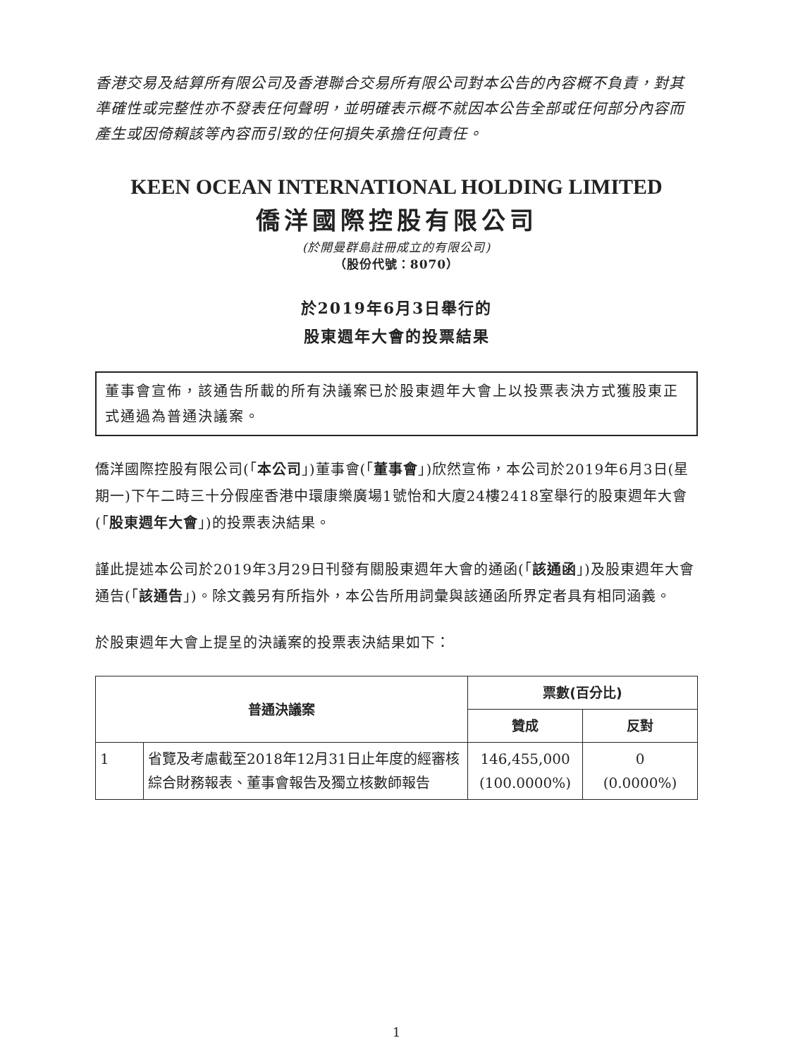香港交易及結算所有限公司及香港聯合交易所有限公司對本公告的內容概不負責，對其準確性或完整性亦不發表任何聲明，並明確表示概不就因本公告全部或任何部分內容而產生或因倚賴該等內容而引致的任何損失承擔任何責任。
KEEN OCEAN INTERNATIONAL HOLDING LIMITED
僑洋國際控股有限公司
(於開曼群島註冊成立的有限公司)
（股份代號：8070）
於2019年6月3日舉行的
股東週年大會的投票結果
董事會宣佈，該通告所載的所有決議案已於股東週年大會上以投票表決方式獲股東正式通過為普通決議案。
僑洋國際控股有限公司(「本公司」)董事會(「董事會」)欣然宣佈，本公司於2019年6月3日(星期一)下午二時三十分假座香港中環康樂廣場1號怡和大廈24樓2418室舉行的股東週年大會(「股東週年大會」)的投票表決結果。
謹此提述本公司於2019年3月29日刊發有關股東週年大會的通函(「該通函」)及股東週年大會通告(「該通告」)。除文義另有所指外，本公告所用詞彙與該通函所界定者具有相同涵義。
於股東週年大會上提呈的決議案的投票表決結果如下：
| 普通決議案 | | 票數(百分比) | |
| --- | --- | --- | --- |
| | | 贊成 | 反對 |
| 1 | 省覽及考慮截至2018年12月31日止年度的經審核綜合財務報表、董事會報告及獨立核數師報告 | 146,455,000 (100.0000%) | 0 (0.0000%) |
1